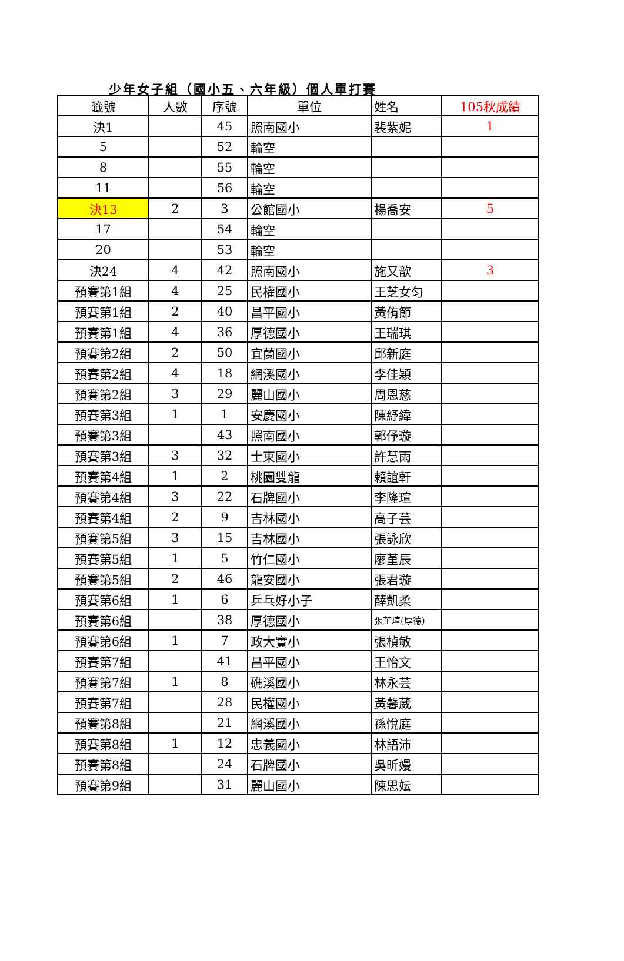少年女子組（國小五、六年級）個人單打賽
| 籤號 | 人數 | 序號 | 單位 | 姓名 | 105秋成績 |
| --- | --- | --- | --- | --- | --- |
| 決1 | | 45 | 照南國小 | 裴紫妮 | 1 |
| 5 | | 52 | 輪空 | | |
| 8 | | 55 | 輪空 | | |
| 11 | | 56 | 輪空 | | |
| 決13 | 2 | 3 | 公館國小 | 楊喬安 | 5 |
| 17 | | 54 | 輪空 | | |
| 20 | | 53 | 輪空 | | |
| 決24 | 4 | 42 | 照南國小 | 施又歆 | 3 |
| 預賽第1組 | 4 | 25 | 民權國小 | 王芝女匀 | |
| 預賽第1組 | 2 | 40 | 昌平國小 | 黃侑節 | |
| 預賽第1組 | 4 | 36 | 厚德國小 | 王瑞琪 | |
| 預賽第2組 | 2 | 50 | 宜蘭國小 | 邱新庭 | |
| 預賽第2組 | 4 | 18 | 網溪國小 | 李佳穎 | |
| 預賽第2組 | 3 | 29 | 麗山國小 | 周恩慈 | |
| 預賽第3組 | 1 | 1 | 安慶國小 | 陳紓緯 | |
| 預賽第3組 | | 43 | 照南國小 | 郭伃璇 | |
| 預賽第3組 | 3 | 32 | 士東國小 | 許慧雨 | |
| 預賽第4組 | 1 | 2 | 桃園雙龍 | 賴誼軒 | |
| 預賽第4組 | 3 | 22 | 石牌國小 | 李隆瑄 | |
| 預賽第4組 | 2 | 9 | 吉林國小 | 高子芸 | |
| 預賽第5組 | 3 | 15 | 吉林國小 | 張詠欣 | |
| 預賽第5組 | 1 | 5 | 竹仁國小 | 廖堇辰 | |
| 預賽第5組 | 2 | 46 | 龍安國小 | 張君璇 | |
| 預賽第6組 | 1 | 6 | 乒乓好小子 | 薛凱柔 | |
| 預賽第6組 | | 38 | 厚德國小 | 張芷瑄(厚德) | |
| 預賽第6組 | 1 | 7 | 政大實小 | 張楨敏 | |
| 預賽第7組 | | 41 | 昌平國小 | 王怡文 | |
| 預賽第7組 | 1 | 8 | 礁溪國小 | 林永芸 | |
| 預賽第7組 | | 28 | 民權國小 | 黃馨葳 | |
| 預賽第8組 | | 21 | 網溪國小 | 孫悅庭 | |
| 預賽第8組 | 1 | 12 | 忠義國小 | 林語沛 | |
| 預賽第8組 | | 24 | 石牌國小 | 吳昕嫚 | |
| 預賽第9組 | | 31 | 麗山國小 | 陳思妘 | |